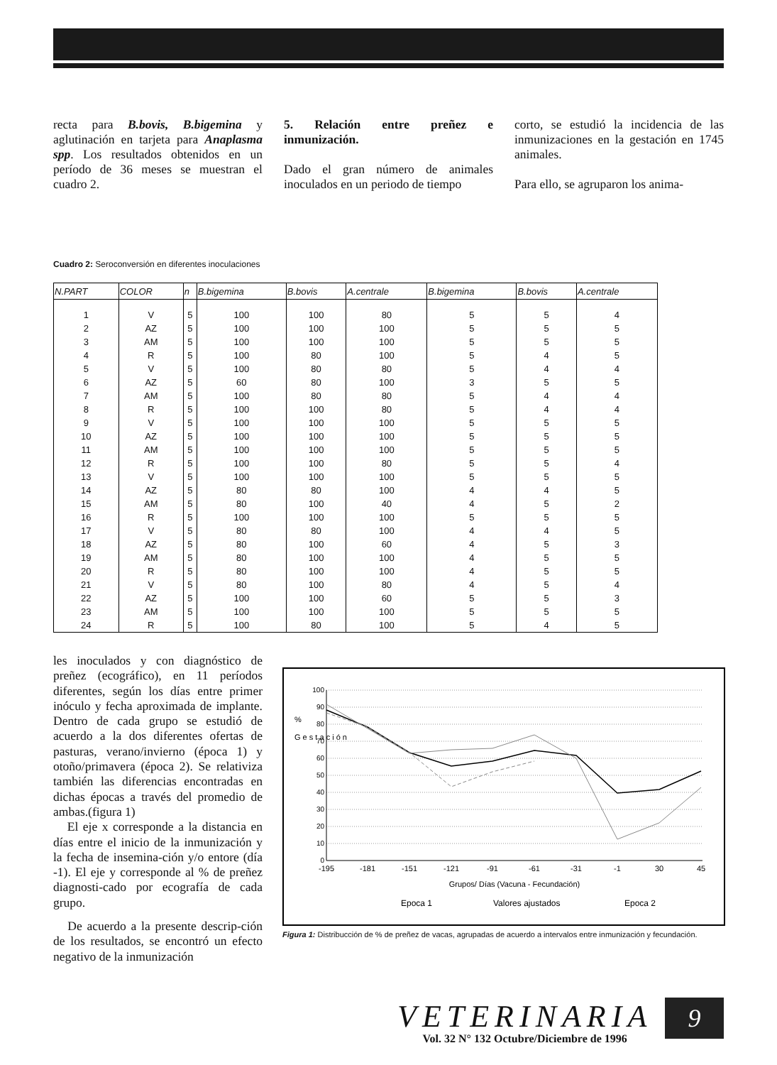recta para B.bovis, B.bigemina y aglutinación en tarjeta para Anaplasma spp. Los resultados obtenidos en un período de 36 meses se muestran el cuadro 2.
5. Relación entre preñez e inmunización.
Dado el gran número de animales inoculados en un periodo de tiempo
corto, se estudió la incidencia de las inmunizaciones en la gestación en 1745 animales.
Para ello, se agruparon los anima-
Cuadro 2: Seroconversión en diferentes inoculaciones
| N.PART | COLOR | n | B.bigemina | B.bovis | A.centrale | B.bigemina | B.bovis | A.centrale |
| --- | --- | --- | --- | --- | --- | --- | --- | --- |
| 1 | V | 5 | 100 | 100 | 80 | 5 | 5 | 4 |
| 2 | AZ | 5 | 100 | 100 | 100 | 5 | 5 | 5 |
| 3 | AM | 5 | 100 | 100 | 100 | 5 | 5 | 5 |
| 4 | R | 5 | 100 | 80 | 100 | 5 | 4 | 5 |
| 5 | V | 5 | 100 | 80 | 80 | 5 | 4 | 4 |
| 6 | AZ | 5 | 60 | 80 | 100 | 3 | 5 | 5 |
| 7 | AM | 5 | 100 | 80 | 80 | 5 | 4 | 4 |
| 8 | R | 5 | 100 | 100 | 80 | 5 | 4 | 4 |
| 9 | V | 5 | 100 | 100 | 100 | 5 | 5 | 5 |
| 10 | AZ | 5 | 100 | 100 | 100 | 5 | 5 | 5 |
| 11 | AM | 5 | 100 | 100 | 100 | 5 | 5 | 5 |
| 12 | R | 5 | 100 | 100 | 80 | 5 | 5 | 4 |
| 13 | V | 5 | 100 | 100 | 100 | 5 | 5 | 5 |
| 14 | AZ | 5 | 80 | 80 | 100 | 4 | 4 | 5 |
| 15 | AM | 5 | 80 | 100 | 40 | 4 | 5 | 2 |
| 16 | R | 5 | 100 | 100 | 100 | 5 | 5 | 5 |
| 17 | V | 5 | 80 | 80 | 100 | 4 | 4 | 5 |
| 18 | AZ | 5 | 80 | 100 | 60 | 4 | 5 | 3 |
| 19 | AM | 5 | 80 | 100 | 100 | 4 | 5 | 5 |
| 20 | R | 5 | 80 | 100 | 100 | 4 | 5 | 5 |
| 21 | V | 5 | 80 | 100 | 80 | 4 | 5 | 4 |
| 22 | AZ | 5 | 100 | 100 | 60 | 5 | 5 | 3 |
| 23 | AM | 5 | 100 | 100 | 100 | 5 | 5 | 5 |
| 24 | R | 5 | 100 | 80 | 100 | 5 | 4 | 5 |
les inoculados y con diagnóstico de preñez (ecográfico), en 11 períodos diferentes, según los días entre primer inóculo y fecha aproximada de implante. Dentro de cada grupo se estudió de acuerdo a la dos diferentes ofertas de pasturas, verano/invierno (época 1) y otoño/primavera (época 2). Se relativiza también las diferencias encontradas en dichas épocas a través del promedio de ambas.(figura 1)
El eje x corresponde a la distancia en días entre el inicio de la inmunización y la fecha de insemina-ción y/o entore (día -1). El eje y corresponde al % de preñez diagnosti-cado por ecografía de cada grupo.
De acuerdo a la presente descrip-ción de los resultados, se encontró un efecto negativo de la inmunización
100
90
80
70
60
50
40
30
20
10
0
%
G e s t a c i ó n
-195
-181
-151
-121
-91
-61
-31
-1
30
45
Grupos/ Días (Vacuna - Fecundación)
Epoca 1
Valores ajustados
Epoca 2
Figura 1: Distribucción de % de preñez de vacas, agrupadas de acuerdo a intervalos entre inmunización y fecundación.
VETERINARIA
Vol. 32 N° 132 Octubre/Diciembre de 1996
9